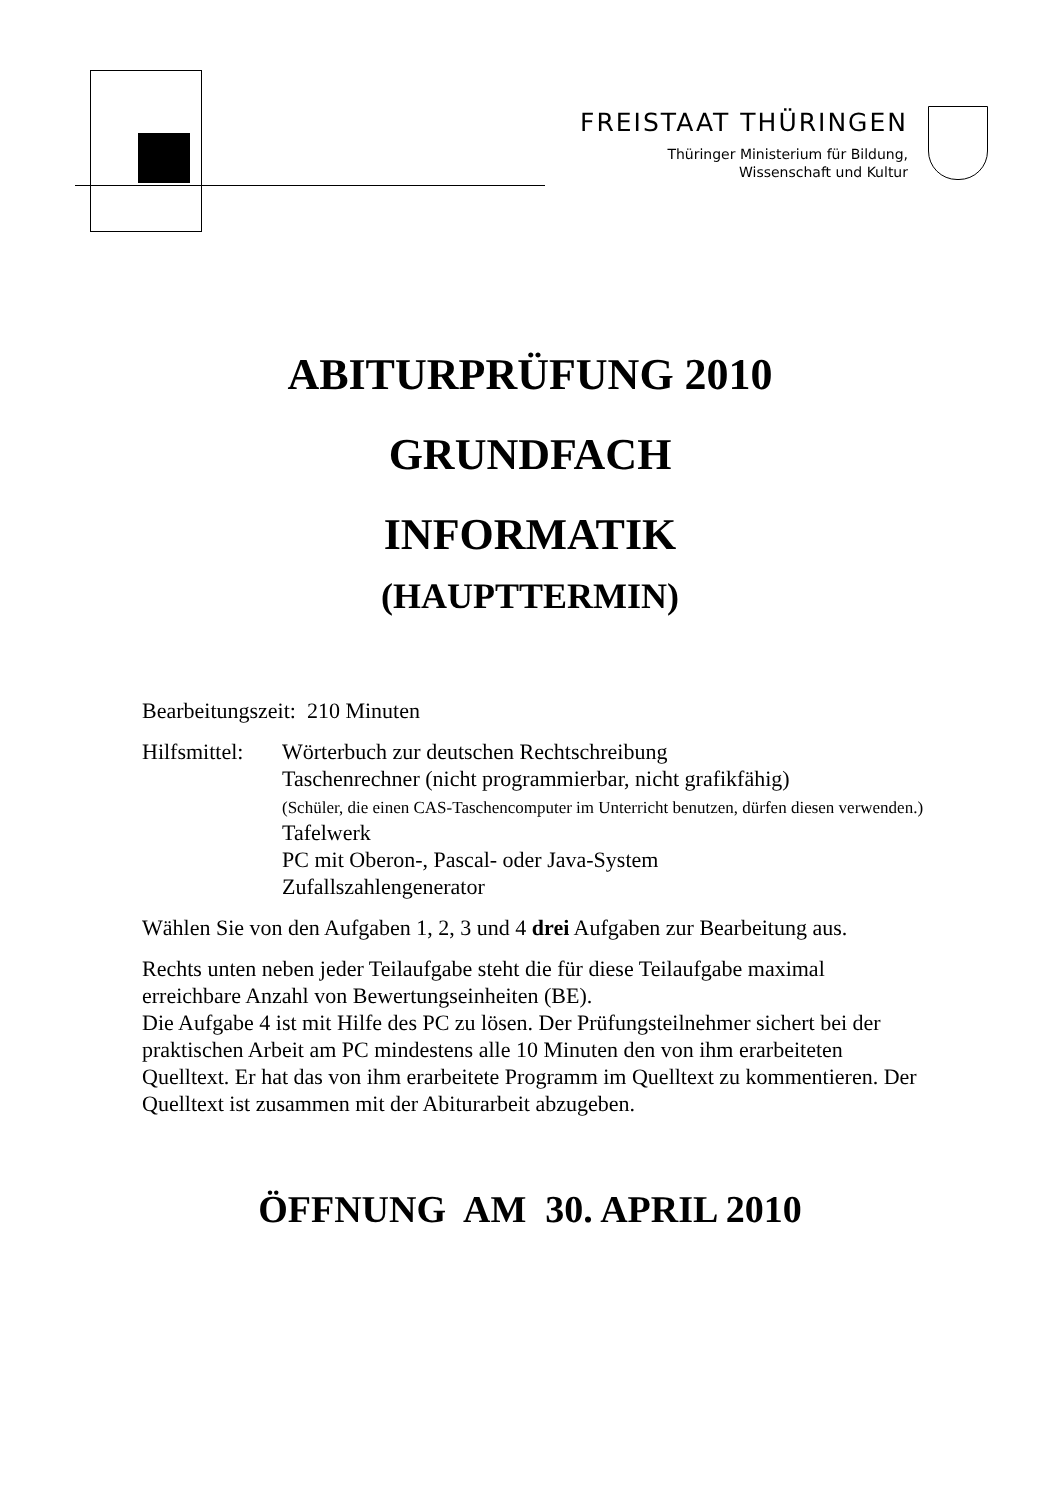FREISTAAT THÜRINGEN
Thüringer Ministerium für Bildung,
Wissenschaft und Kultur
ABITURPRÜFUNG 2010
GRUNDFACH
INFORMATIK
(HAUPTTERMIN)
Bearbeitungszeit: 210 Minuten
Hilfsmittel:
Wörterbuch zur deutschen Rechtschreibung
Taschenrechner (nicht programmierbar, nicht grafikfähig)
(Schüler, die einen CAS-Taschencomputer im Unterricht benutzen, dürfen diesen verwenden.)
Tafelwerk
PC mit Oberon-, Pascal- oder Java-System
Zufallszahlengenerator
Wählen Sie von den Aufgaben 1, 2, 3 und 4 drei Aufgaben zur Bearbeitung aus.
Rechts unten neben jeder Teilaufgabe steht die für diese Teilaufgabe maximal erreichbare Anzahl von Bewertungseinheiten (BE).
Die Aufgabe 4 ist mit Hilfe des PC zu lösen. Der Prüfungsteilnehmer sichert bei der praktischen Arbeit am PC mindestens alle 10 Minuten den von ihm erarbeiteten Quelltext. Er hat das von ihm erarbeitete Programm im Quelltext zu kommentieren. Der Quelltext ist zusammen mit der Abiturarbeit abzugeben.
ÖFFNUNG AM 30. APRIL 2010